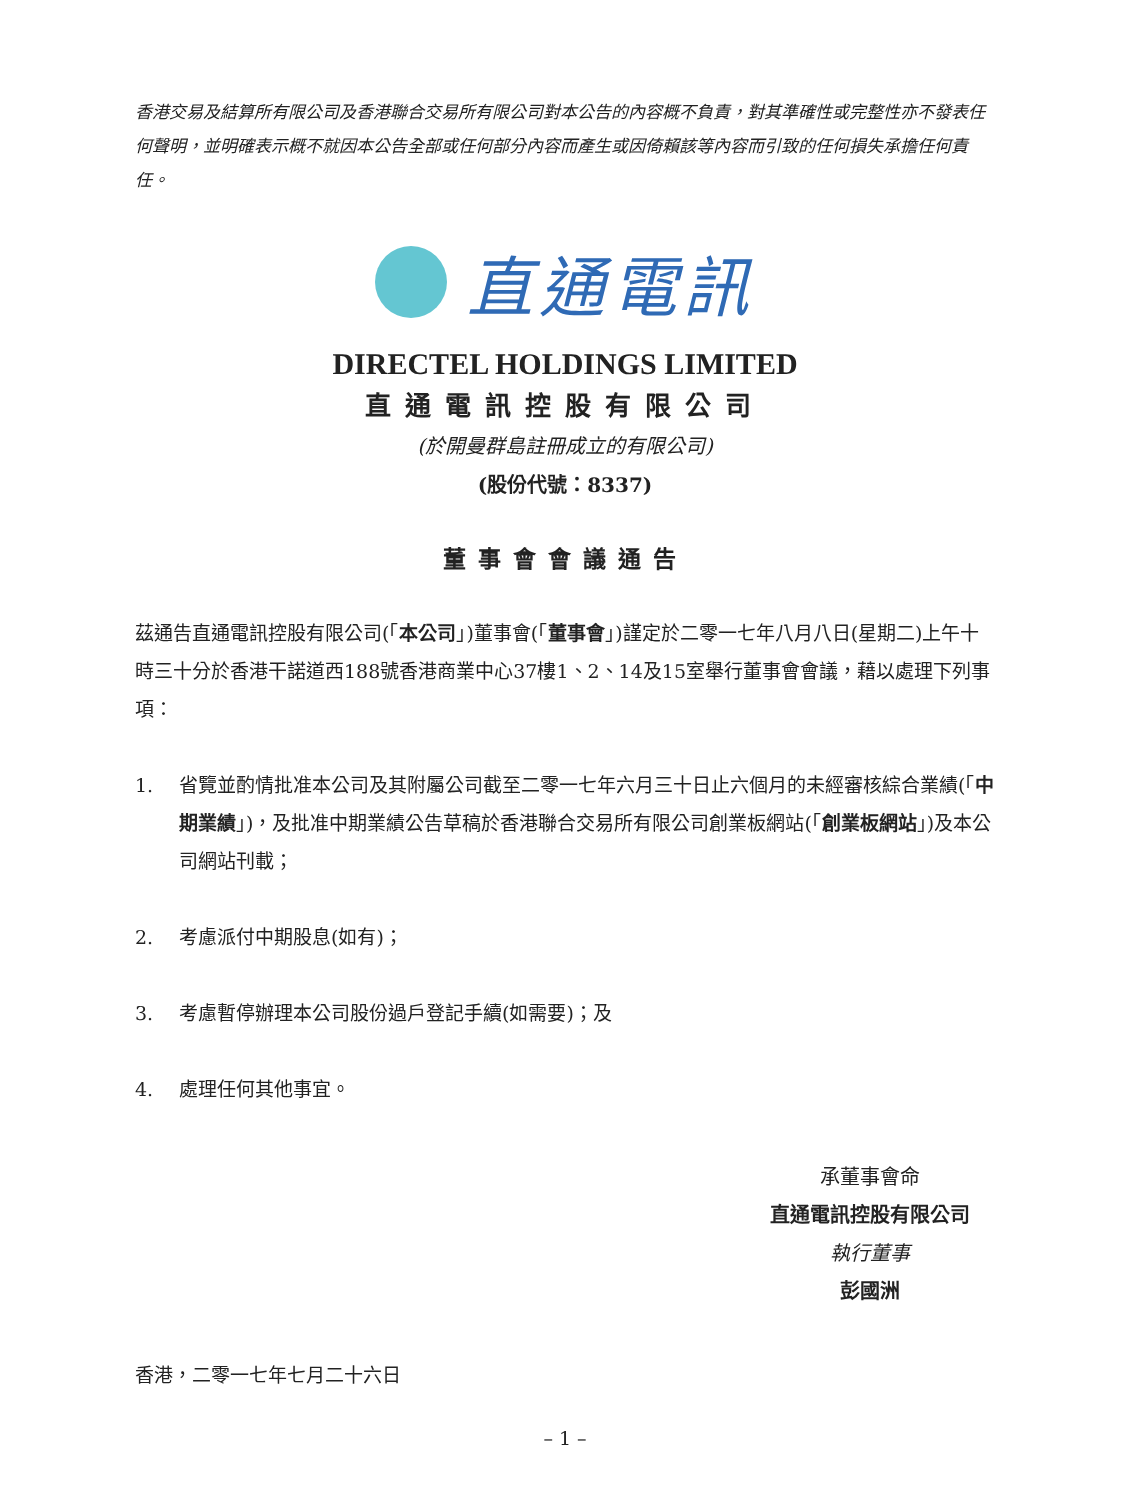香港交易及結算所有限公司及香港聯合交易所有限公司對本公告的內容概不負責，對其準確性或完整性亦不發表任何聲明，並明確表示概不就因本公告全部或任何部分內容而產生或因倚賴該等內容而引致的任何損失承擔任何責任。
直通電訊
DIRECTEL HOLDINGS LIMITED
直通電訊控股有限公司
(於開曼群島註冊成立的有限公司)
(股份代號：8337)
董事會會議通告
茲通告直通電訊控股有限公司(「本公司」)董事會(「董事會」)謹定於二零一七年八月八日(星期二)上午十時三十分於香港干諾道西188號香港商業中心37樓1、2、14及15室舉行董事會會議，藉以處理下列事項：
1. 省覽並酌情批准本公司及其附屬公司截至二零一七年六月三十日止六個月的未經審核綜合業績(「中期業績」)，及批准中期業績公告草稿於香港聯合交易所有限公司創業板網站(「創業板網站」)及本公司網站刊載；
2. 考慮派付中期股息(如有)；
3. 考慮暫停辦理本公司股份過戶登記手續(如需要)；及
4. 處理任何其他事宜。
承董事會命
直通電訊控股有限公司
執行董事
彭國洲
香港，二零一七年七月二十六日
– 1 –